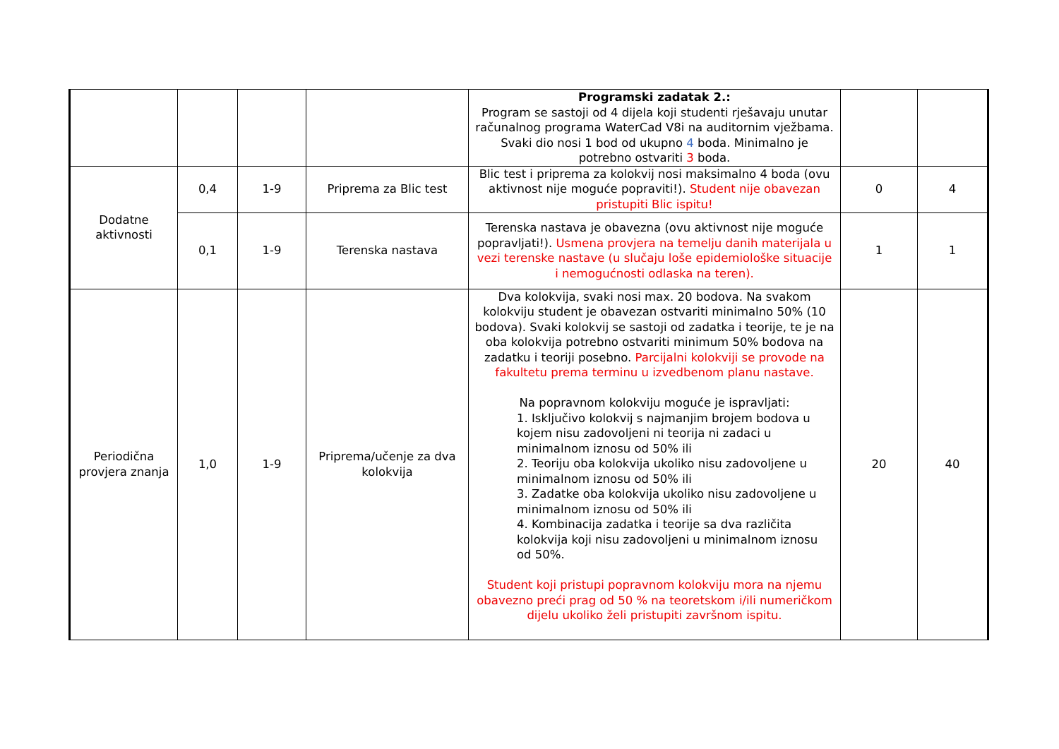| | | | | Programski zadatak 2.: Program se sastoji od 4 dijela koji studenti rješavaju unutar računalnog programa WaterCad V8i na auditornim vježbama. Svaki dio nosi 1 bod od ukupno 4 boda. Minimalno je potrebno ostvariti 3 boda. | | |
| Dodatne aktivnosti | 0,4 | 1-9 | Priprema za Blic test | Blic test i priprema za kolokvij nosi maksimalno 4 boda (ovu aktivnost nije moguće popraviti!). Student nije obavezan pristupiti Blic ispitu! | 0 | 4 |
| | 0,1 | 1-9 | Terenska nastava | Terenska nastava je obavezna (ovu aktivnost nije moguće popravljati!). Usmena provjera na temelju danih materijala u vezi terenske nastave (u slučaju loše epidemiološke situacije i nemogućnosti odlaska na teren). | 1 | 1 |
| Periodična provjera znanja | 1,0 | 1-9 | Priprema/učenje za dva kolokvija | Dva kolokvija, svaki nosi max. 20 bodova. Na svakom kolokviju student je obavezan ostvariti minimalno 50% (10 bodova). Svaki kolokvij se sastoji od zadatka i teorije, te je na oba kolokvija potrebno ostvariti minimum 50% bodova na zadatku i teoriji posebno. Parcijalni kolokviji se provode na fakultetu prema terminu u izvedbenom planu nastave. Na popravnom kolokviju moguće je ispravljati: 1. Isključivo kolokvij s najmanjim brojem bodova u kojem nisu zadovoljeni ni teorija ni zadaci u minimalnom iznosu od 50% ili 2. Teoriju oba kolokvija ukoliko nisu zadovoljene u minimalnom iznosu od 50% ili 3. Zadatke oba kolokvija ukoliko nisu zadovoljene u minimalnom iznosu od 50% ili 4. Kombinacija zadatka i teorije sa dva različita kolokvija koji nisu zadovoljeni u minimalnom iznosu od 50%. Student koji pristupi popravnom kolokviju mora na njemu obavezno preći prag od 50 % na teoretskom i/ili numeričkom dijelu ukoliko želi pristupiti završnom ispitu. | 20 | 40 |